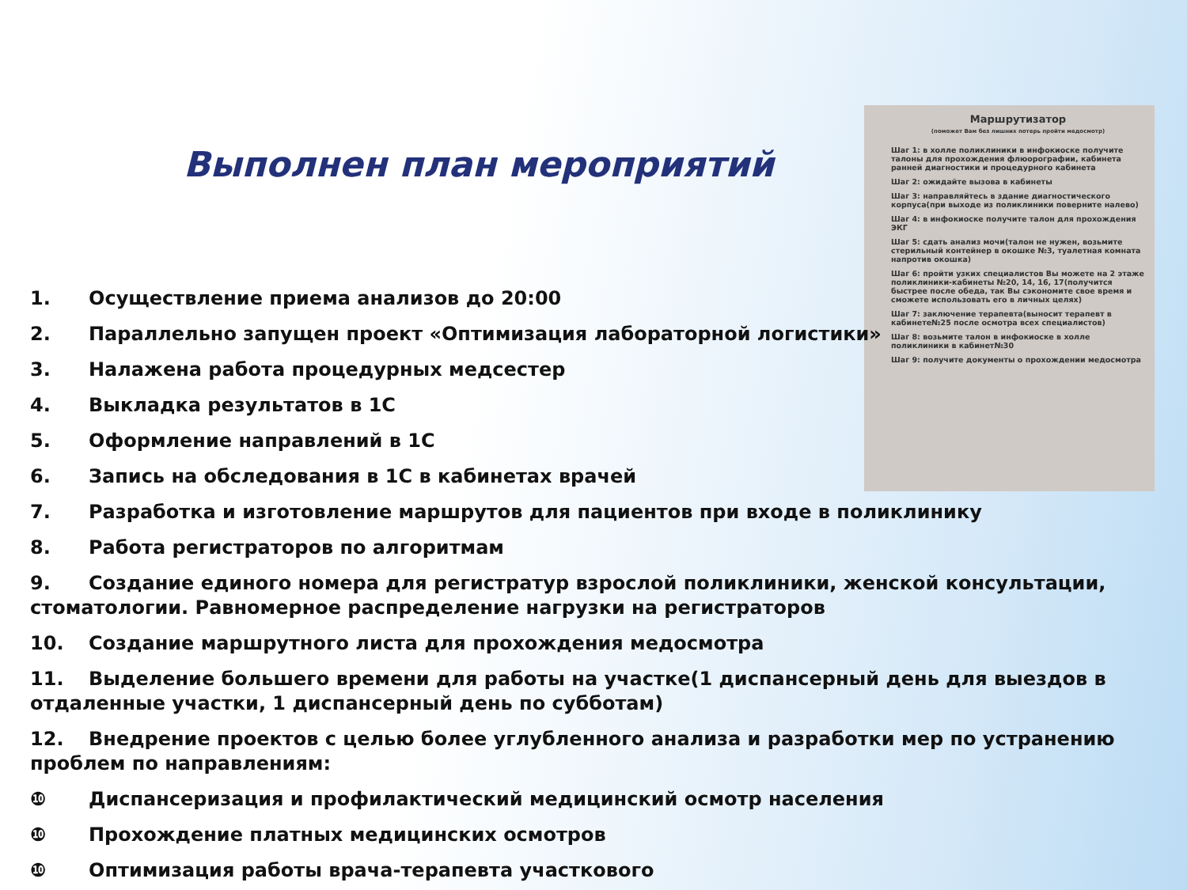Выполнен план мероприятий
Маршрутизатор
(поможет Вам без лишних потерь пройти медосмотр)
Шаг 1: в холле поликлиники в инфокиоске получите талоны для прохождения флюорографии, кабинета ранней диагностики и процедурного кабинета
Шаг 2: ожидайте вызова в кабинеты
Шаг 3: направляйтесь в здание диагностического корпуса(при выходе из поликлиники поверните налево)
Шаг 4: в инфокиоске получите талон для прохождения ЭКГ
Шаг 5: сдать анализ мочи(талон не нужен, возьмите стерильный контейнер в окошке №3, туалетная комната напротив окошка)
Шаг 6: пройти узких специалистов Вы можете на 2 этаже поликлиники-кабинеты №20, 14, 16, 17(получится быстрее после обеда, так Вы сэкономите свое время и сможете использовать его в личных целях)
Шаг 7: заключение терапевта(выносит терапевт в кабинете№25 после осмотра всех специалистов)
Шаг 8: возьмите талон в инфокиоске в холле поликлиники в кабинет№30
Шаг 9: получите документы о прохождении медосмотра
1. Осуществление приема анализов до 20:00
2. Параллельно запущен проект «Оптимизация лабораторной логистики»
3. Налажена работа процедурных медсестер
4. Выкладка результатов в 1С
5. Оформление направлений в 1С
6. Запись на обследования в 1С в кабинетах врачей
7. Разработка и изготовление маршрутов для пациентов при входе в поликлинику
8. Работа регистраторов по алгоритмам
9. Создание единого номера для регистратур взрослой поликлиники, женской консультации, стоматологии. Равномерное распределение нагрузки на регистраторов
10. Создание маршрутного листа для прохождения медосмотра
11. Выделение большего времени для работы на участке(1 диспансерный день для выездов в отдаленные участки, 1 диспансерный день по субботам)
12. Внедрение проектов с целью более углубленного анализа и разработки мер по устранению проблем по направлениям:
❿ Диспансеризация и профилактический медицинский осмотр населения
❿ Прохождение платных медицинских осмотров
❿ Оптимизация работы врача-терапевта участкового